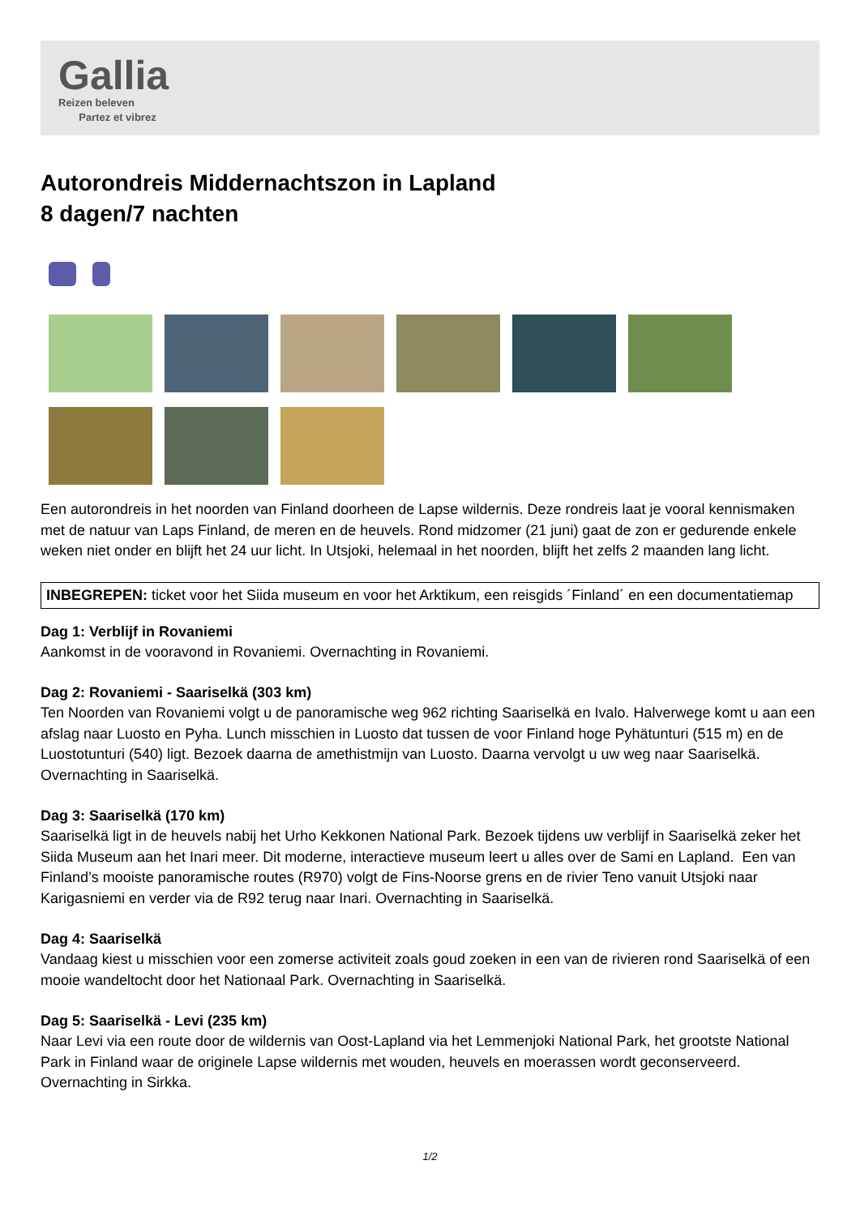Gallia
Reizen beleven
Partez et vibrez
Autorondreis Middernachtszon in Lapland
8 dagen/7 nachten
Een autorondreis in het noorden van Finland doorheen de Lapse wildernis. Deze rondreis laat je vooral kennismaken met de natuur van Laps Finland, de meren en de heuvels. Rond midzomer (21 juni) gaat de zon er gedurende enkele weken niet onder en blijft het 24 uur licht. In Utsjoki, helemaal in het noorden, blijft het zelfs 2 maanden lang licht.
INBEGREPEN: ticket voor het Siida museum en voor het Arktikum, een reisgids ´Finland´ en een documentatiemap
Dag 1: Verblijf in Rovaniemi
Aankomst in de vooravond in Rovaniemi. Overnachting in Rovaniemi.
Dag 2: Rovaniemi - Saariselkä (303 km)
Ten Noorden van Rovaniemi volgt u de panoramische weg 962 richting Saariselkä en Ivalo. Halverwege komt u aan een afslag naar Luosto en Pyha. Lunch misschien in Luosto dat tussen de voor Finland hoge Pyhätunturi (515 m) en de Luostotunturi (540) ligt. Bezoek daarna de amethistmijn van Luosto. Daarna vervolgt u uw weg naar Saariselkä. Overnachting in Saariselkä.
Dag 3: Saariselkä (170 km)
Saariselkä ligt in de heuvels nabij het Urho Kekkonen National Park. Bezoek tijdens uw verblijf in Saariselkä zeker het Siida Museum aan het Inari meer. Dit moderne, interactieve museum leert u alles over de Sami en Lapland. Een van Finland’s mooiste panoramische routes (R970) volgt de Fins-Noorse grens en de rivier Teno vanuit Utsjoki naar Karigasniemi en verder via de R92 terug naar Inari. Overnachting in Saariselkä.
Dag 4: Saariselkä
Vandaag kiest u misschien voor een zomerse activiteit zoals goud zoeken in een van de rivieren rond Saariselkä of een mooie wandeltocht door het Nationaal Park. Overnachting in Saariselkä.
Dag 5: Saariselkä - Levi (235 km)
Naar Levi via een route door de wildernis van Oost-Lapland via het Lemmenjoki National Park, het grootste National Park in Finland waar de originele Lapse wildernis met wouden, heuvels en moerassen wordt geconserveerd. Overnachting in Sirkka.
1/2